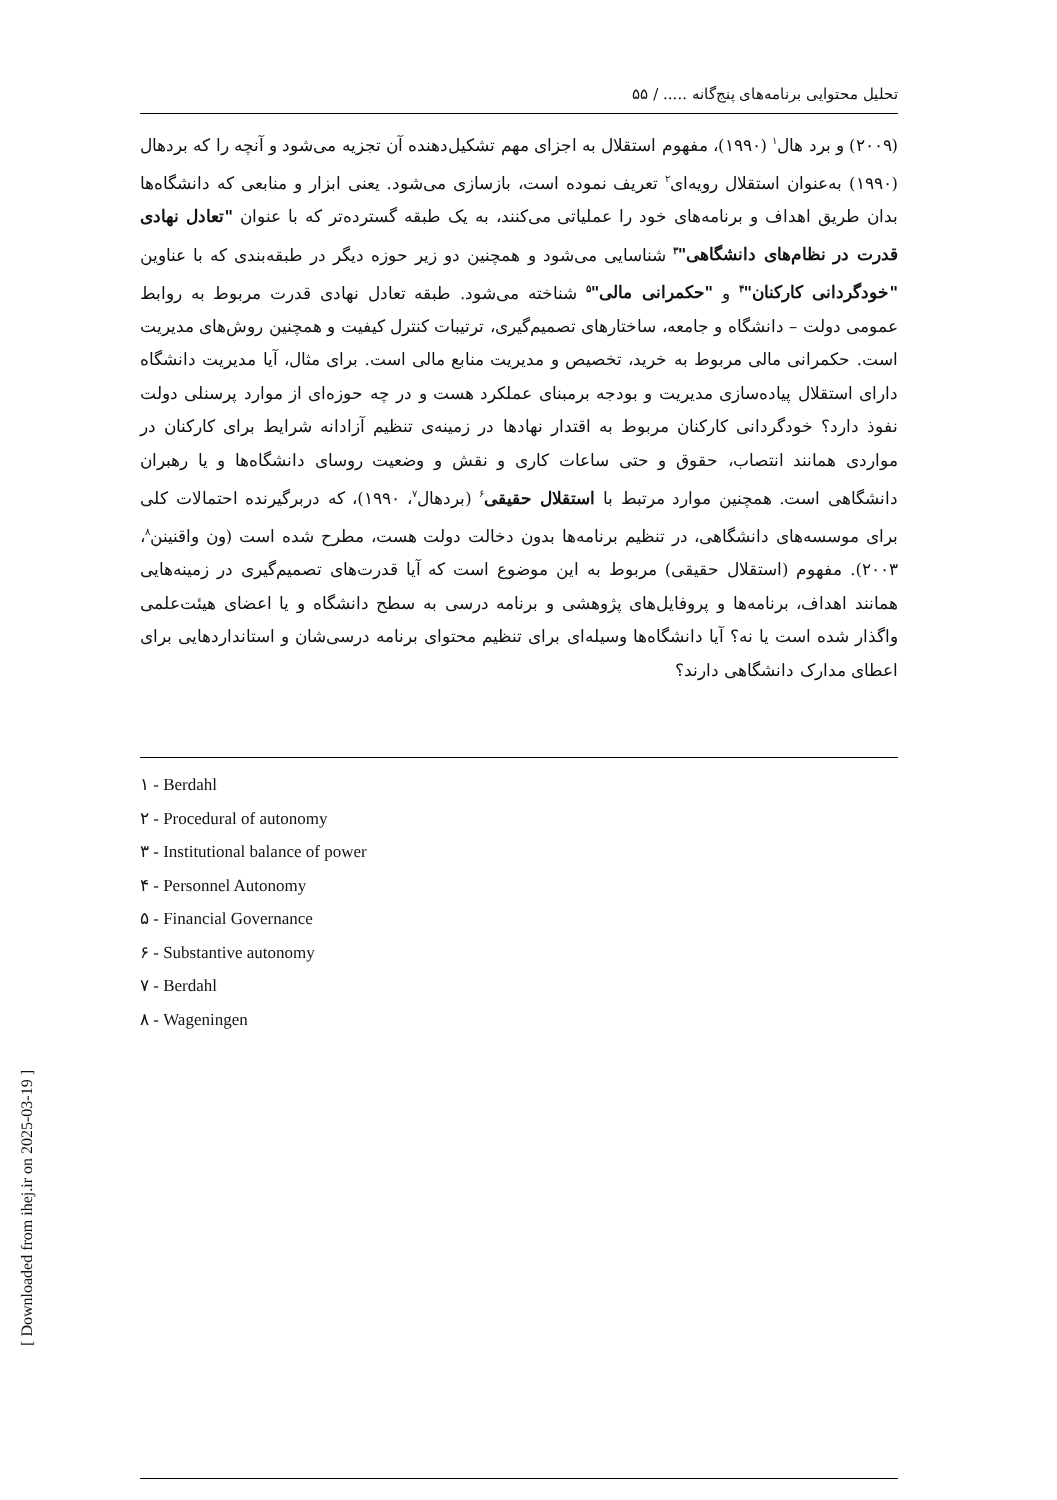تحلیل محتوایی برنامه‌های پنج‌گانه ..... / ۵۵
(۲۰۰۹) و برد هال<sup>۱</sup> (۱۹۹۰)، مفهوم استقلال به اجزای مهم تشکیل‌دهنده آن تجزیه می‌شود و آنچه را که بردهال (۱۹۹۰) به‌عنوان استقلال رویه‌ای<sup>۲</sup> تعریف نموده است، بازسازی می‌شود. یعنی ابزار و منابعی که دانشگاه‌ها بدان طریق اهداف و برنامه‌های خود را عملیاتی می‌کنند، به یک طبقه گسترده‌تر که با عنوان "تعادل نهادی قدرت در نظام‌های دانشگاهی"<sup>۳</sup> شناسایی می‌شود و همچنین دو زیر حوزه دیگر در طبقه‌بندی که با عناوین "خودگردانی کارکنان"<sup>۴</sup> و "حکمرانی مالی"<sup>۵</sup> شناخته می‌شود. طبقه تعادل نهادی قدرت مربوط به روابط عمومی دولت – دانشگاه و جامعه، ساختارهای تصمیم‌گیری، ترتیبات کنترل کیفیت و همچنین روش‌های مدیریت است. حکمرانی مالی مربوط به خرید، تخصیص و مدیریت منابع مالی است. برای مثال، آیا مدیریت دانشگاه دارای استقلال پیاده‌سازی مدیریت و بودجه برمبنای عملکرد هست و در چه حوزه‌ای از موارد پرسنلی دولت نفوذ دارد؟ خودگردانی کارکنان مربوط به اقتدار نهادها در زمینه‌ی تنظیم آزادانه شرایط برای کارکنان در مواردی همانند انتصاب، حقوق و حتی ساعات کاری و نقش و وضعیت روسای دانشگاه‌ها و یا رهبران دانشگاهی است. همچنین موارد مرتبط با استقلال حقیقی<sup>۶</sup> (بردهال<sup>۷</sup>، ۱۹۹۰)، که دربرگیرنده احتمالات کلی برای موسسه‌های دانشگاهی، در تنظیم برنامه‌ها بدون دخالت دولت هست، مطرح شده است (ون واقنینن<sup>۸</sup>، ۲۰۰۳). مفهوم (استقلال حقیقی) مربوط به این موضوع است که آیا قدرت‌های تصمیم‌گیری در زمینه‌هایی همانند اهداف، برنامه‌ها و پروفایل‌های پژوهشی و برنامه درسی به سطح دانشگاه و یا اعضای هیئت‌علمی واگذار شده است یا نه؟ آیا دانشگاه‌ها وسیله‌ای برای تنظیم محتوای برنامه درسی‌شان و استانداردهایی برای اعطای مدارک دانشگاهی دارند؟
۱ - Berdahl
۲ - Procedural of autonomy
۳ - Institutional balance of power
۴ - Personnel Autonomy
۵ - Financial Governance
۶ - Substantive autonomy
۷ - Berdahl
۸ - Wageningen
[ Downloaded from ihej.ir on 2025-03-19 ]